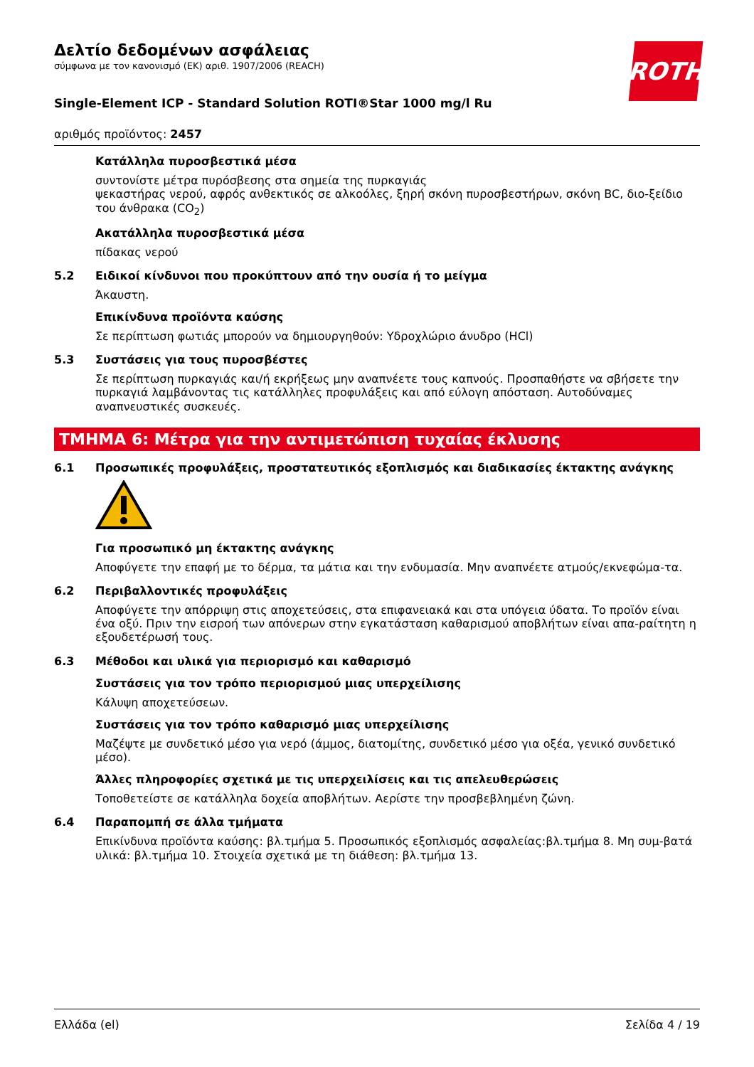ROTH
Δελτίο δεδομένων ασφάλειας
σύμφωνα με τον κανονισμό (ΕΚ) αριθ. 1907/2006 (REACH)
Single-Element ICP - Standard Solution ROTI®Star 1000 mg/l Ru
αριθμός προϊόντος: 2457
Κατάλληλα πυροσβεστικά μέσα
συντονίστε μέτρα πυρόσβεσης στα σημεία της πυρκαγιάς
ψεκαστήρας νερού, αφρός ανθεκτικός σε αλκοόλες, ξηρή σκόνη πυροσβεστήρων, σκόνη BC, διο-ξείδιο του άνθρακα (CO<sub>2</sub>)
Ακατάλληλα πυροσβεστικά μέσα
πίδακας νερού
5.2 Ειδικοί κίνδυνοι που προκύπτουν από την ουσία ή το μείγμα
Άκαυστη.
Επικίνδυνα προϊόντα καύσης
Σε περίπτωση φωτιάς μπορούν να δημιουργηθούν: Υδροχλώριο άνυδρο (HCl)
5.3 Συστάσεις για τους πυροσβέστες
Σε περίπτωση πυρκαγιάς και/ή εκρήξεως μην αναπνέετε τους καπνούς. Προσπαθήστε να σβήσετε την πυρκαγιά λαμβάνοντας τις κατάλληλες προφυλάξεις και από εύλογη απόσταση. Αυτοδύναμες αναπνευστικές συσκευές.
ΤΜΗΜΑ 6: Μέτρα για την αντιμετώπιση τυχαίας έκλυσης
6.1 Προσωπικές προφυλάξεις, προστατευτικός εξοπλισμός και διαδικασίες έκτακτης ανάγκης
Για προσωπικό μη έκτακτης ανάγκης
Αποφύγετε την επαφή με το δέρμα, τα μάτια και την ενδυμασία. Μην αναπνέετε ατμούς/εκνεφώμα-τα.
6.2 Περιβαλλοντικές προφυλάξεις
Αποφύγετε την απόρριψη στις αποχετεύσεις, στα επιφανειακά και στα υπόγεια ύδατα. Το προϊόν είναι ένα οξύ. Πριν την εισροή των απόνερων στην εγκατάσταση καθαρισμού αποβλήτων είναι απα-ραίτητη η εξουδετέρωσή τους.
6.3 Μέθοδοι και υλικά για περιορισμό και καθαρισμό
Συστάσεις για τον τρόπο περιορισμού μιας υπερχείλισης
Κάλυψη αποχετεύσεων.
Συστάσεις για τον τρόπο καθαρισμό μιας υπερχείλισης
Μαζέψτε με συνδετικό μέσο για νερό (άμμος, διατομίτης, συνδετικό μέσο για οξέα, γενικό συνδετικό μέσο).
Άλλες πληροφορίες σχετικά με τις υπερχειλίσεις και τις απελευθερώσεις
Τοποθετείστε σε κατάλληλα δοχεία αποβλήτων. Αερίστε την προσβεβλημένη ζώνη.
6.4 Παραπομπή σε άλλα τμήματα
Επικίνδυνα προϊόντα καύσης: βλ.τμήμα 5. Προσωπικός εξοπλισμός ασφαλείας:βλ.τμήμα 8. Μη συμ-βατά υλικά: βλ.τμήμα 10. Στοιχεία σχετικά με τη διάθεση: βλ.τμήμα 13.
Ελλάδα (el) Σελίδα 4 / 19